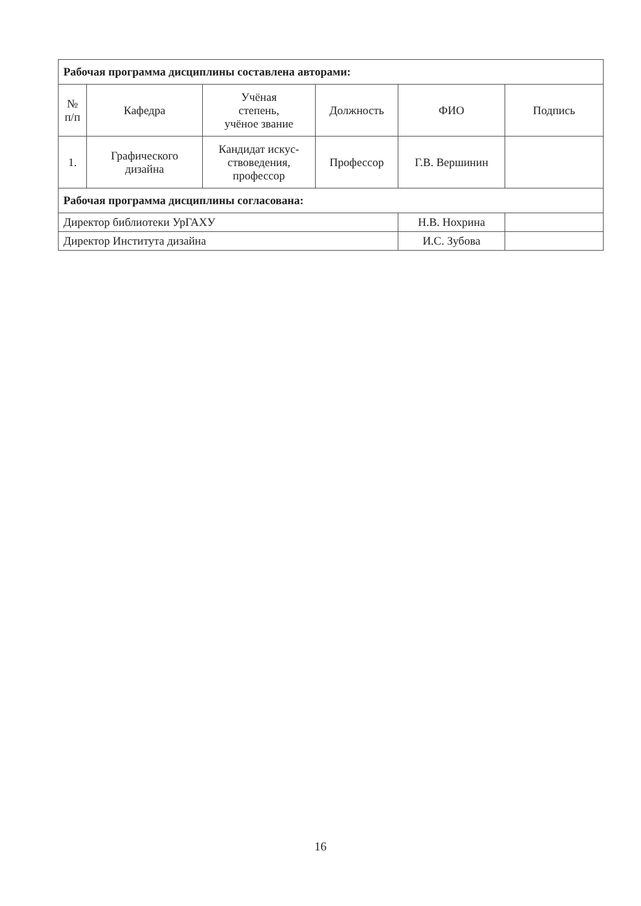| Рабочая программа дисциплины составлена авторами: | | | | | |
| № п/п | Кафедра | Учёная степень, учёное звание | Должность | ФИО | Подпись |
| 1. | Графического дизайна | Кандидат искус- ствоведения, профессор | Профессор | Г.В. Вершинин | |
| Рабочая программа дисциплины согласована: | | | | | |
| Директор библиотеки УрГАХУ | | | | Н.В. Нохрина | |
| Директор Института дизайна | | | | И.С. Зубова | |
16